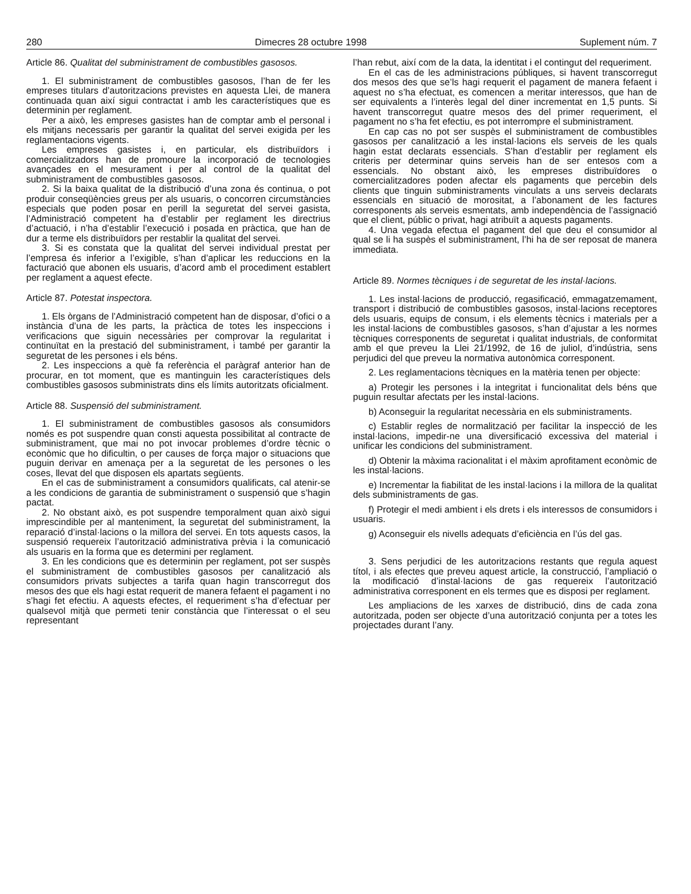280 Dimecres 28 octubre 1998 Suplement núm. 7
Article 86. Qualitat del subministrament de combustibles gasosos.
1. El subministrament de combustibles gasosos, l’han de fer les empreses titulars d’autoritzacions previstes en aquesta Llei, de manera continuada quan així sigui contractat i amb les característiques que es determinin per reglament.
Per a això, les empreses gasistes han de comptar amb el personal i els mitjans necessaris per garantir la qualitat del servei exigida per les reglamentacions vigents.
Les empreses gasistes i, en particular, els distribuïdors i comercialitzadors han de promoure la incorporació de tecnologies avançades en el mesurament i per al control de la qualitat del subministrament de combustibles gasosos.
2. Si la baixa qualitat de la distribució d’una zona és continua, o pot produir conseqüències greus per als usuaris, o concorren circumstàncies especials que poden posar en perill la seguretat del servei gasista, l’Administració competent ha d’establir per reglament les directrius d’actuació, i n’ha d’establir l’execució i posada en pràctica, que han de dur a terme els distribuïdors per restablir la qualitat del servei.
3. Si es constata que la qualitat del servei individual prestat per l’empresa és inferior a l’exigible, s’han d’aplicar les reduccions en la facturació que abonen els usuaris, d’acord amb el procediment establert per reglament a aquest efecte.
Article 87. Potestat inspectora.
1. Els òrgans de l’Administració competent han de disposar, d’ofici o a instància d’una de les parts, la pràctica de totes les inspeccions i verificacions que siguin necessàries per comprovar la regularitat i continuïtat en la prestació del subministrament, i també per garantir la seguretat de les persones i els béns.
2. Les inspeccions a què fa referència el paràgraf anterior han de procurar, en tot moment, que es mantinguin les característiques dels combustibles gasosos subministrats dins els límits autoritzats oficialment.
Article 88. Suspensió del subministrament.
1. El subministrament de combustibles gasosos als consumidors només es pot suspendre quan consti aquesta possibilitat al contracte de subministrament, que mai no pot invocar problemes d’ordre tècnic o econòmic que ho dificultin, o per causes de força major o situacions que puguin derivar en amenaça per a la seguretat de les persones o les coses, llevat del que disposen els apartats següents.
En el cas de subministrament a consumidors qualificats, cal atenir-se a les condicions de garantia de subministrament o suspensió que s’hagin pactat.
2. No obstant això, es pot suspendre temporalment quan això sigui imprescindible per al manteniment, la seguretat del subministrament, la reparació d’instal·lacions o la millora del servei. En tots aquests casos, la suspensió requereix l’autorització administrativa prèvia i la comunicació als usuaris en la forma que es determini per reglament.
3. En les condicions que es determinin per reglament, pot ser suspès el subministrament de combustibles gasosos per canalització als consumidors privats subjectes a tarifa quan hagin transcorregut dos mesos des que els hagi estat requerit de manera fefaent el pagament i no s’hagi fet efectiu. A aquests efectes, el requeriment s’ha d’efectuar per qualsevol mitjà que permeti tenir constància que l’interessat o el seu representant
l’han rebut, així com de la data, la identitat i el contingut del requeriment.
En el cas de les administracions públiques, si havent transcorregut dos mesos des que se’ls hagi requerit el pagament de manera fefaent i aquest no s’ha efectuat, es comencen a meritar interessos, que han de ser equivalents a l’interès legal del diner incrementat en 1,5 punts. Si havent transcorregut quatre mesos des del primer requeriment, el pagament no s’ha fet efectiu, es pot interrompre el subministrament.
En cap cas no pot ser suspès el subministrament de combustibles gasosos per canalització a les instal·lacions els serveis de les quals hagin estat declarats essencials. S’han d’establir per reglament els criteris per determinar quins serveis han de ser entesos com a essencials. No obstant això, les empreses distribuïdores o comercialitzadores poden afectar els pagaments que percebin dels clients que tinguin subministraments vinculats a uns serveis declarats essencials en situació de morositat, a l’abonament de les factures corresponents als serveis esmentats, amb independència de l’assignació que el client, públic o privat, hagi atribuït a aquests pagaments.
4. Una vegada efectua el pagament del que deu el consumidor al qual se li ha suspès el subministrament, l’hi ha de ser reposat de manera immediata.
Article 89. Normes tècniques i de seguretat de les instal·lacions.
1. Les instal·lacions de producció, regasificació, emmagatzemament, transport i distribució de combustibles gasosos, instal·lacions receptores dels usuaris, equips de consum, i els elements tècnics i materials per a les instal·lacions de combustibles gasosos, s’han d’ajustar a les normes tècniques corresponents de seguretat i qualitat industrials, de conformitat amb el que preveu la Llei 21/1992, de 16 de juliol, d’indústria, sens perjudici del que preveu la normativa autonòmica corresponent.
2. Les reglamentacions tècniques en la matèria tenen per objecte:
a) Protegir les persones i la integritat i funcionalitat dels béns que puguin resultar afectats per les instal·lacions.
b) Aconseguir la regularitat necessària en els subministraments.
c) Establir regles de normalització per facilitar la inspecció de les instal·lacions, impedir-ne una diversificació excessiva del material i unificar les condicions del subministrament.
d) Obtenir la màxima racionalitat i el màxim aprofitament econòmic de les instal·lacions.
e) Incrementar la fiabilitat de les instal·lacions i la millora de la qualitat dels subministraments de gas.
f) Protegir el medi ambient i els drets i els interessos de consumidors i usuaris.
g) Aconseguir els nivells adequats d’eficiència en l’ús del gas.
3. Sens perjudici de les autoritzacions restants que regula aquest títol, i als efectes que preveu aquest article, la construcció, l’ampliació o la modificació d’instal·lacions de gas requereix l’autorització administrativa corresponent en els termes que es disposi per reglament.
Les ampliacions de les xarxes de distribució, dins de cada zona autoritzada, poden ser objecte d’una autorització conjunta per a totes les projectades durant l’any.